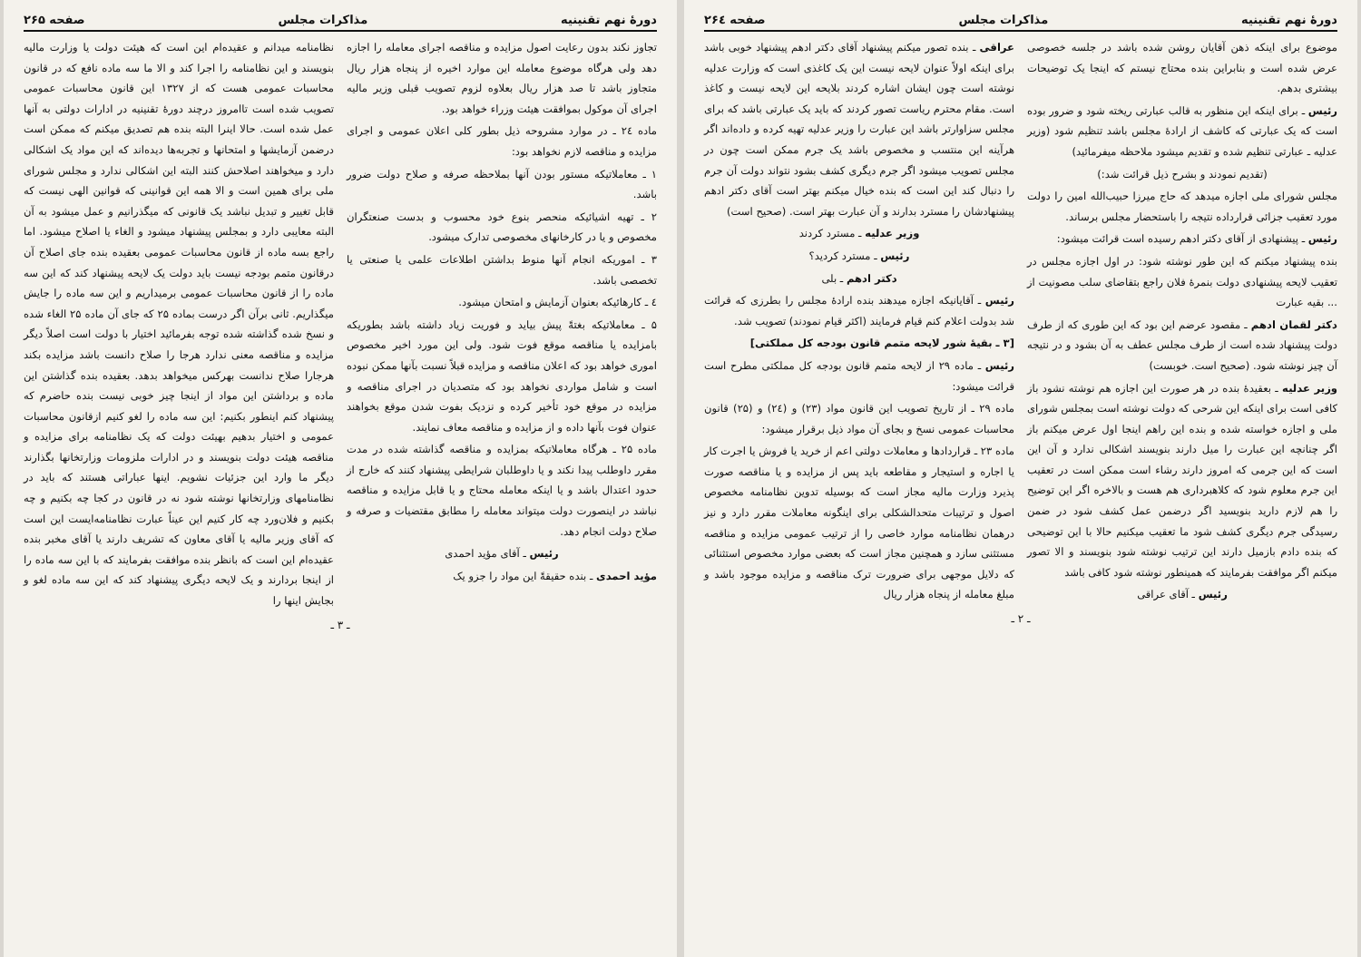دورهٔ نهم تقنینیه مذاکرات مجلس صفحه ۲۶٤
موضوع برای اینکه ذهن آقایان روشن شده باشد در جلسه خصوصی عرض شده است و بنابراین بنده محتاج نیستم که اینجا یک توضیحات بیشتری بدهم.
رئیس ـ برای اینکه این منظور به قالب عبارتی ریخته شود و ضرور بوده است که یک عبارتی که کاشف از ارادهٔ مجلس باشد تنظیم شود (وزیر عدلیه ـ عبارتی تنظیم شده و تقدیم میشود ملاحظه میفرمائید)
(تقدیم نمودند و بشرح ذیل قرائت شد:)
مجلس شورای ملی اجازه میدهد که حاج میرزا حبیب‌الله امین را دولت مورد تعقیب جزائی قرارداده نتیجه را باستحضار مجلس برساند.
رئیس ـ پیشنهادی از آقای دکتر ادهم رسیده است قرائت میشود:
بنده پیشنهاد میکنم که این طور نوشته شود: در اول اجازه مجلس در تعقیب لایحه پیشنهادی دولت بنمرهٔ فلان راجع بتقاضای سلب مصونیت از ... بقیه عبارت
دکتر لقمان ادهم ـ مقصود عرضم این بود که این طوری که از طرف دولت پیشنهاد شده است از طرف مجلس عطف به آن بشود و در نتیجه آن چیز نوشته شود. (صحیح است. خوبست)
وزیر عدلیه ـ بعقیدهٔ بنده در هر صورت این اجازه هم نوشته نشود باز کافی است برای اینکه این شرحی که دولت نوشته است بمجلس شورای ملی و اجازه خواسته شده و بنده این راهم اینجا اول عرض میکنم باز اگر چنانچه این عبارت را میل دارند بنویسند اشکالی ندارد و آن این است که این جرمی که امروز دارند رشاء است ممکن است در تعقیب این جرم معلوم شود که کلاهبرداری هم هست و بالاخره اگر این توضیح را هم لازم دارید بنویسید اگر درضمن عمل کشف شود در ضمن رسیدگی جرم دیگری کشف شود ما تعقیب میکنیم حالا با این توضیحی که بنده دادم بازمیل دارند این ترتیب نوشته شود بنویسند و الا تصور میکنم اگر موافقت بفرمایند که همینطور نوشته شود کافی باشد
رئیس ـ آقای عراقی
عراقی ـ بنده تصور میکنم پیشنهاد آقای دکتر ادهم پیشنهاد خوبی باشد برای اینکه اولاً عنوان لایحه نیست این یک کاغذی است که وزارت عدلیه نوشته است چون ایشان اشاره کردند بلایحه این لایحه نیست و کاغذ است. مقام محترم ریاست تصور کردند که باید یک عبارتی باشد که برای مجلس سزاوارتر باشد این عبارت را وزیر عدلیه تهیه کرده و داده‌اند اگر هرآینه این منتسب و مخصوص باشد یک جرم ممکن است چون در مجلس تصویب میشود اگر جرم دیگری کشف بشود نتواند دولت آن جرم را دنبال کند این است که بنده خیال میکنم بهتر است آقای دکتر ادهم پیشنهادشان را مسترد بدارند و آن عبارت بهتر است. (صحیح است)
وزیر عدلیه ـ مسترد کردند
رئیس ـ مسترد کردید؟
دکتر ادهم ـ بلی
رئیس ـ آقایانیکه اجازه میدهند بنده ارادهٔ مجلس را بطرزی که قرائت شد بدولت اعلام کنم قیام فرمایند (اکثر قیام نمودند) تصویب شد.
[۳ ـ بقیهٔ شور لایحه متمم قانون بودجه کل مملکتی]
رئیس ـ ماده ۲۹ از لایحه متمم قانون بودجه کل مملکتی مطرح است قرائت میشود:
ماده ۲۹ ـ از تاریخ تصویب این قانون مواد (۲۳) و (۲٤) و (۲۵) قانون محاسبات عمومی نسخ و بجای آن مواد ذیل برقرار میشود:
ماده ۲۳ ـ قراردادها و معاملات دولتی اعم از خرید یا فروش یا اجرت کار یا اجاره و استیجار و مقاطعه باید پس از مزایده و یا مناقصه صورت پذیرد وزارت مالیه مجاز است که بوسیله تدوین نظامنامه مخصوص اصول و ترتیبات متحدالشکلی برای اینگونه معاملات مقرر دارد و نیز درهمان نظامنامه موارد خاصی را از ترتیب عمومی مزایده و مناقصه مستثنی سازد و همچنین مجاز است که بعضی موارد مخصوص استثنائی که دلایل موجهی برای ضرورت ترک مناقصه و مزایده موجود باشد و مبلغ معامله از پنجاه هزار ریال
ـ ۲ ـ
دورهٔ نهم تقنینیه مذاکرات مجلس صفحه ۲۶۵
تجاوز نکند بدون رعایت اصول مزایده و مناقصه اجرای معامله را اجازه دهد ولی هرگاه موضوع معامله این موارد اخیره از پنجاه هزار ریال متجاوز باشد تا صد هزار ریال بعلاوه لزوم تصویب قبلی وزیر مالیه اجرای آن موکول بموافقت هیئت وزراء خواهد بود.
ماده ۲٤ ـ در موارد مشروحه ذیل بطور کلی اعلان عمومی و اجرای مزایده و مناقصه لازم نخواهد بود:
۱ ـ معاملاتیکه مستور بودن آنها بملاحظه صرفه و صلاح دولت ضرور باشد.
۲ ـ تهیه اشیائیکه منحصر بنوع خود محسوب و بدست صنعتگران مخصوص و یا در کارخانهای مخصوصی تدارک میشود.
۳ ـ اموریکه انجام آنها منوط بداشتن اطلاعات علمی یا صنعتی یا تخصصی باشد.
٤ ـ کارهائیکه بعنوان آزمایش و امتحان میشود.
۵ ـ معاملاتیکه بغتةً پیش بیاید و فوریت زیاد داشته باشد بطوریکه بامزایده یا مناقصه موقع فوت شود. ولی این مورد اخیر مخصوص اموری خواهد بود که اعلان مناقصه و مزایده قبلاً نسبت بآنها ممکن نبوده است و شامل مواردی نخواهد بود که متصدیان در اجرای مناقصه و مزایده در موقع خود تأخیر کرده و نزدیک بفوت شدن موقع بخواهند عنوان فوت بآنها داده و از مزایده و مناقصه معاف نمایند.
ماده ۲۵ ـ هرگاه معاملاتیکه بمزایده و مناقصه گذاشته شده در مدت مقرر داوطلب پیدا نکند و یا داوطلبان شرایطی پیشنهاد کنند که خارج از حدود اعتدال باشد و یا اینکه معامله محتاج و یا قابل مزایده و مناقصه نباشد در اینصورت دولت میتواند معامله را مطابق مقتضیات و صرفه و صلاح دولت انجام دهد.
رئیس ـ آقای مؤید احمدی
مؤید احمدی ـ بنده حقیقةً این مواد را جزو یک
نظامنامه میدانم و عقیده‌ام این است که هیئت دولت یا وزارت مالیه بنویسند و این نظامنامه را اجرا کند و الا ما سه ماده نافع که در قانون محاسبات عمومی هست که از ۱۳۲۷ این قانون محاسبات عمومی تصویب شده است تاامروز درچند دورهٔ تقنینیه در ادارات دولتی به آنها عمل شده است. حالا اینرا البته بنده هم تصدیق میکنم که ممکن است درضمن آزمایشها و امتحانها و تجربه‌ها دیده‌اند که این مواد یک اشکالی دارد و میخواهند اصلاحش کنند البته این اشکالی ندارد و مجلس شورای ملی برای همین است و الا همه این قوانینی که قوانین الهی نیست که قابل تغییر و تبدیل نباشد یک قانونی که میگذرانیم و عمل میشود به آن البته معایبی دارد و بمجلس پیشنهاد میشود و الغاء یا اصلاح میشود. اما راجع بسه ماده از قانون محاسبات عمومی بعقیده بنده جای اصلاح آن درقانون متمم بودجه نیست باید دولت یک لایحه پیشنهاد کند که این سه ماده را از قانون محاسبات عمومی برمیداریم و این سه ماده را جایش میگذاریم. ثانی برآن اگر درست بماده ۲۵ که جای آن ماده ۲۵ الغاء شده و نسخ شده گذاشته شده توجه بفرمائید اختیار با دولت است اصلاً دیگر مزایده و مناقصه معنی ندارد هرجا را صلاح دانست باشد مزایده بکند هرجارا صلاح ندانست بهرکس میخواهد بدهد. بعقیده بنده گذاشتن این ماده و برداشتن این مواد از اینجا چیز خوبی نیست بنده حاضرم که پیشنهاد کنم اینطور بکنیم: این سه ماده را لغو کنیم ازقانون محاسبات عمومی و اختیار بدهیم بهیئت دولت که یک نظامنامه برای مزایده و مناقصه هیئت دولت بنویسند و در ادارات ملزومات وزارتخانها بگذارند دیگر ما وارد این جزئیات نشویم. اینها عباراتی هستند که باید در نظامنامهای وزارتخانها نوشته شود نه در قانون در کجا چه بکنیم و چه بکنیم و فلان‌ورد چه کار کنیم این عیناً عبارت نظامنامه‌ایست این است که آقای وزیر مالیه یا آقای معاون که تشریف دارند یا آقای مخبر بنده عقیده‌ام این است که بانظر بنده موافقت بفرمایند که با این سه ماده را از اینجا بردارند و یک لایحه دیگری پیشنهاد کند که این سه ماده لغو و بجایش اینها را
ـ ۳ ـ